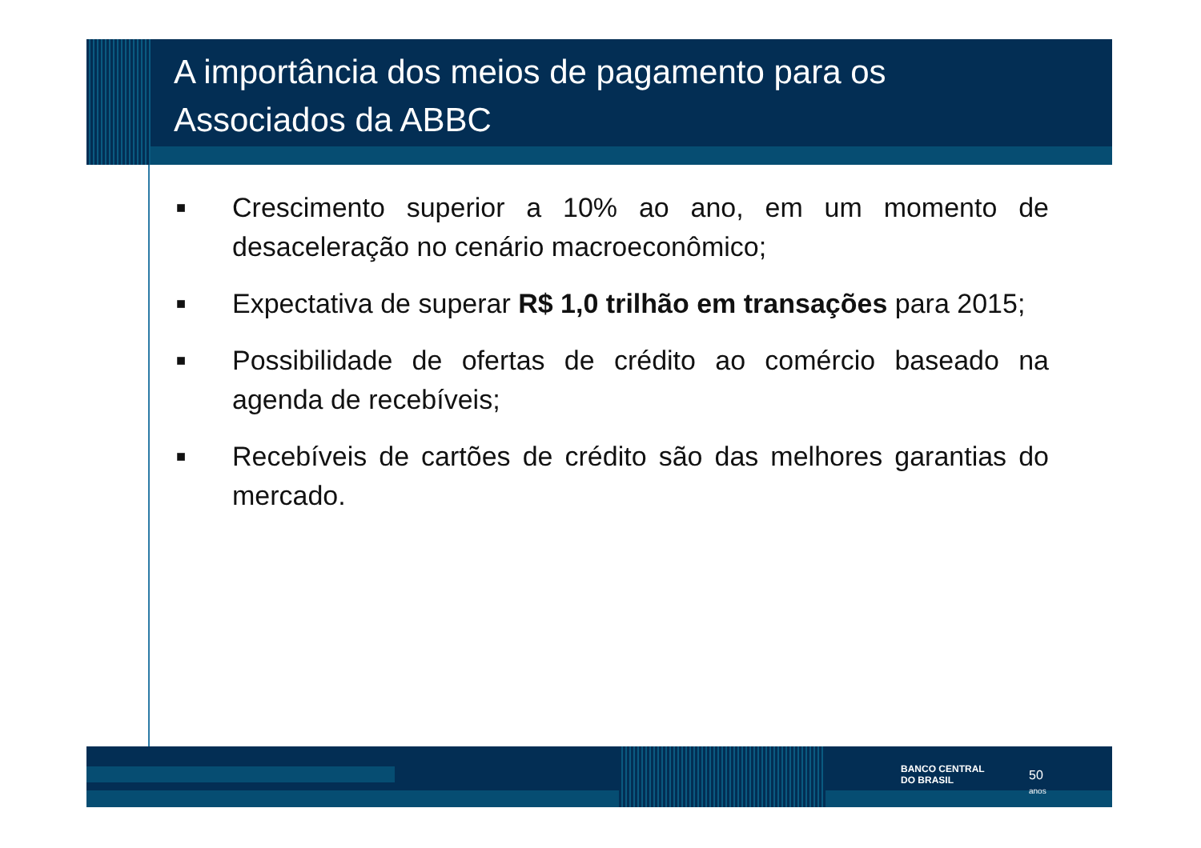A importância dos meios de pagamento para os Associados da ABBC
■ Crescimento superior a 10% ao ano, em um momento de desaceleração no cenário macroeconômico;
■ Expectativa de superar R$ 1,0 trilhão em transações para 2015;
■ Possibilidade de ofertas de crédito ao comércio baseado na agenda de recebíveis;
■ Recebíveis de cartões de crédito são das melhores garantias do mercado.
BANCO CENTRAL
DO BRASIL
50
anos